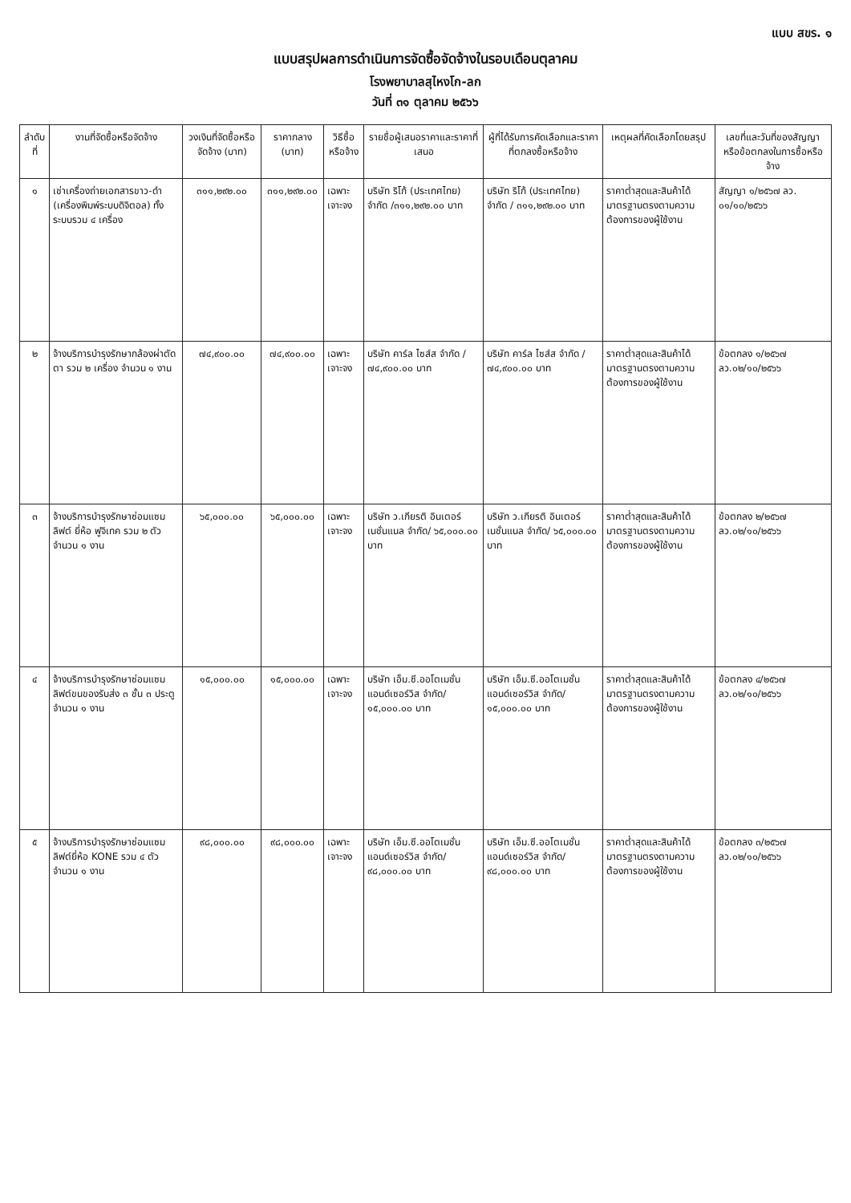แบบ สขร. ๑
แบบสรุปผลการดำเนินการจัดซื้อจัดจ้างในรอบเดือนตุลาคม
โรงพยาบาลสุไหงโก-ลก
วันที่ ๓๑ ตุลาคม ๒๕๖๖
| ลำดับที่ | งานที่จัดซื้อหรือจัดจ้าง | วงเงินที่จัดซื้อหรือจัดจ้าง (บาท) | ราคากลาง (บาท) | วิธีซื้อหรือจ้าง | รายชื่อผู้เสนอราคาและราคาที่เสนอ | ผู้ที่ได้รับการคัดเลือกและราคาที่ตกลงซื้อหรือจ้าง | เหตุผลที่คัดเลือกโดยสรุป | เลขที่และวันที่ของสัญญาหรือข้อตกลงในการซื้อหรือจ้าง |
| --- | --- | --- | --- | --- | --- | --- | --- | --- |
| ๑ | เช่าเครื่องถ่ายเอกสารขาว-ดำ (เครื่องพิมพ์ระบบดิจิตอล) ทั้งระบบรวม ๔ เครื่อง | ๓๑๑,๒๙๒.๐๐ | ๓๑๑,๒๙๒.๐๐ | เฉพาะเจาะจง | บริษัท ริโก้ (ประเทศไทย) จำกัด /๓๑๑,๒๙๒.๐๐ บาท | บริษัท ริโก้ (ประเทศไทย) จำกัด / ๓๑๑,๒๙๒.๐๐ บาท | ราคาต่ำสุดและสินค้าได้มาตรฐานตรงตามความต้องการของผู้ใช้งาน | สัญญา ๑/๒๕๖๗ ลว. ๐๑/๑๐/๒๕๖๖ |
| ๒ | จ้างบริการบำรุงรักษากล้องผ่าตัดตา รวม ๒ เครื่อง จำนวน ๑ งาน | ๗๔,๙๐๐.๐๐ | ๗๔,๙๐๐.๐๐ | เฉพาะเจาะจง | บริษัท คาร์ล ไซส์ส จำกัด /๗๔,๙๐๐.๐๐ บาท | บริษัท คาร์ล ไซส์ส จำกัด /๗๔,๙๐๐.๐๐ บาท | ราคาต่ำสุดและสินค้าได้มาตรฐานตรงตามความต้องการของผู้ใช้งาน | ข้อตกลง ๑/๒๕๖๗ ลว.๐๒/๑๐/๒๕๖๖ |
| ๓ | จ้างบริการบำรุงรักษาซ่อมแซมลิฟต์ ยี่ห้อ ฟูจิเทค รวม ๒ ตัว จำนวน ๑ งาน | ๖๕,๐๐๐.๐๐ | ๖๕,๐๐๐.๐๐ | เฉพาะเจาะจง | บริษัท ว.เกียรติ อินเตอร์เนชั่นแนล จำกัด/ ๖๕,๐๐๐.๐๐ บาท | บริษัท ว.เกียรติ อินเตอร์เนชั่นแนล จำกัด/ ๖๕,๐๐๐.๐๐ บาท | ราคาต่ำสุดและสินค้าได้มาตรฐานตรงตามความต้องการของผู้ใช้งาน | ข้อตกลง ๒/๒๕๖๗ ลว.๐๒/๑๐/๒๕๖๖ |
| ๔ | จ้างบริการบำรุงรักษาซ่อมแซมลิฟต์ขนของรับส่ง ๓ ชั้น ๓ ประตู จำนวน ๑ งาน | ๑๕,๐๐๐.๐๐ | ๑๕,๐๐๐.๐๐ | เฉพาะเจาะจง | บริษัท เอ็ม.ซี.ออโตเมชั่น แอนด์เซอร์วิส จำกัด/ ๑๕,๐๐๐.๐๐ บาท | บริษัท เอ็ม.ซี.ออโตเมชั่น แอนด์เซอร์วิส จำกัด/ ๑๕,๐๐๐.๐๐ บาท | ราคาต่ำสุดและสินค้าได้มาตรฐานตรงตามความต้องการของผู้ใช้งาน | ข้อตกลง ๔/๒๕๖๗ ลว.๐๒/๑๐/๒๕๖๖ |
| ๕ | จ้างบริการบำรุงรักษาซ่อมแซมลิฟต์ยี่ห้อ KONE รวม ๔ ตัวจำนวน ๑ งาน | ๙๘,๐๐๐.๐๐ | ๙๘,๐๐๐.๐๐ | เฉพาะเจาะจง | บริษัท เอ็ม.ซี.ออโตเมชั่น แอนด์เซอร์วิส จำกัด/ ๙๘,๐๐๐.๐๐ บาท | บริษัท เอ็ม.ซี.ออโตเมชั่น แอนด์เซอร์วิส จำกัด/ ๙๘,๐๐๐.๐๐ บาท | ราคาต่ำสุดและสินค้าได้มาตรฐานตรงตามความต้องการของผู้ใช้งาน | ข้อตกลง ๓/๒๕๖๗ ลว.๐๒/๑๐/๒๕๖๖ |